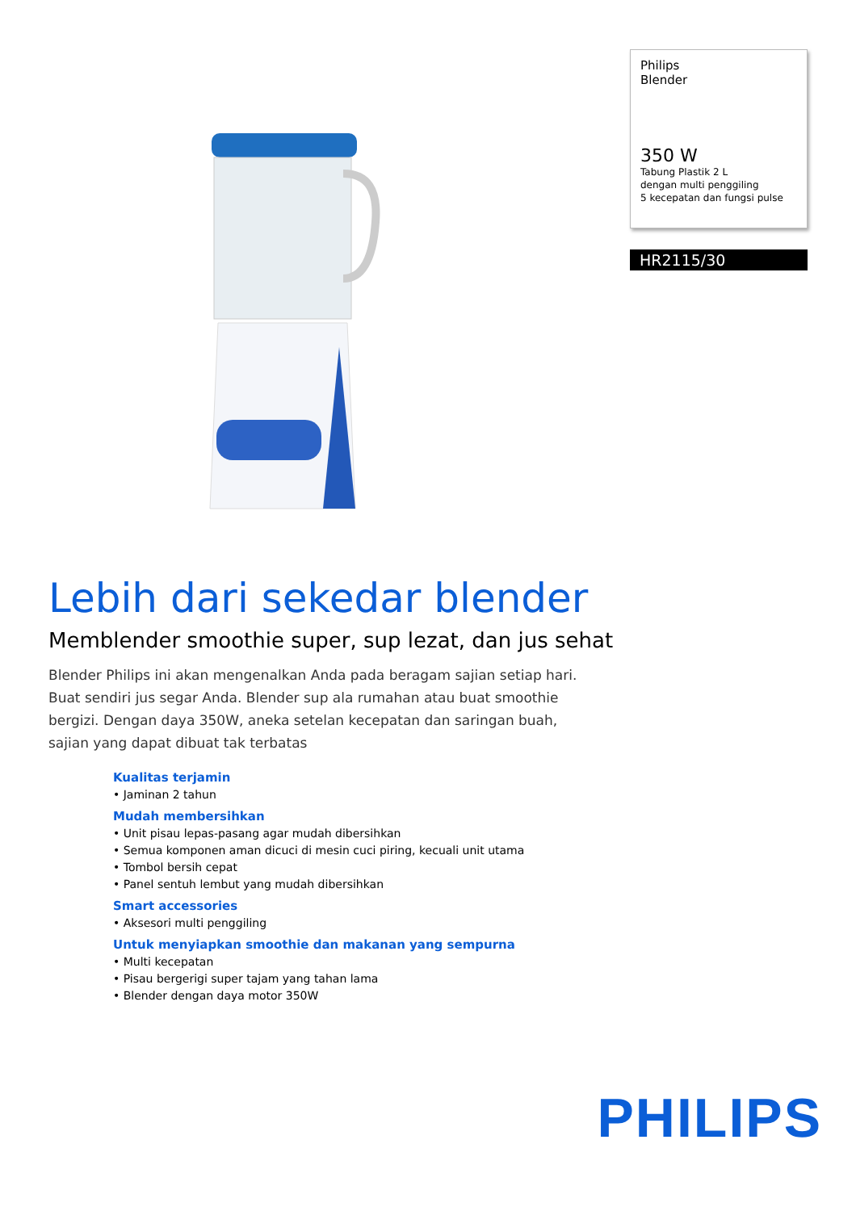Philips
Blender
350 W
Tabung Plastik 2 L
dengan multi penggiling
5 kecepatan dan fungsi pulse
HR2115/30
Lebih dari sekedar blender
Memblender smoothie super, sup lezat, dan jus sehat
Blender Philips ini akan mengenalkan Anda pada beragam sajian setiap hari. Buat sendiri jus segar Anda. Blender sup ala rumahan atau buat smoothie bergizi. Dengan daya 350W, aneka setelan kecepatan dan saringan buah, sajian yang dapat dibuat tak terbatas
Kualitas terjamin
• Jaminan 2 tahun
Mudah membersihkan
• Unit pisau lepas-pasang agar mudah dibersihkan
• Semua komponen aman dicuci di mesin cuci piring, kecuali unit utama
• Tombol bersih cepat
• Panel sentuh lembut yang mudah dibersihkan
Smart accessories
• Aksesori multi penggiling
Untuk menyiapkan smoothie dan makanan yang sempurna
• Multi kecepatan
• Pisau bergerigi super tajam yang tahan lama
• Blender dengan daya motor 350W
PHILIPS